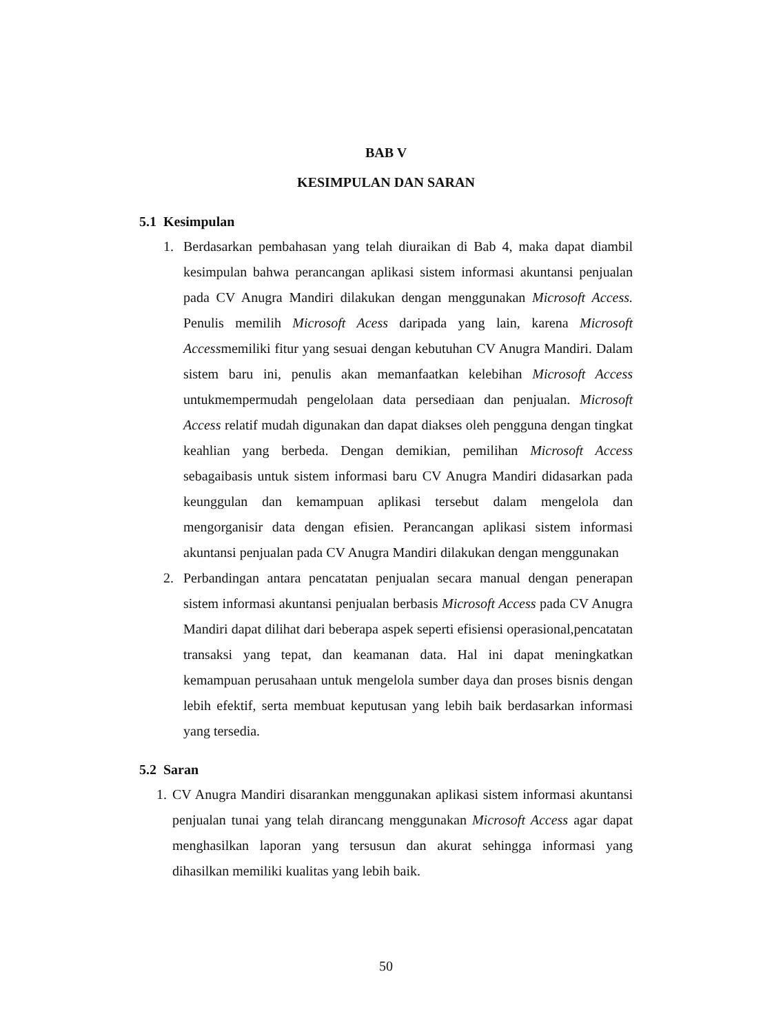BAB V
KESIMPULAN DAN SARAN
5.1 Kesimpulan
1. Berdasarkan pembahasan yang telah diuraikan di Bab 4, maka dapat diambil kesimpulan bahwa perancangan aplikasi sistem informasi akuntansi penjualan pada CV Anugra Mandiri dilakukan dengan menggunakan Microsoft Access. Penulis memilih Microsoft Acess daripada yang lain, karena Microsoft Accessmemiliki fitur yang sesuai dengan kebutuhan CV Anugra Mandiri. Dalam sistem baru ini, penulis akan memanfaatkan kelebihan Microsoft Access untukmempermudah pengelolaan data persediaan dan penjualan. Microsoft Access relatif mudah digunakan dan dapat diakses oleh pengguna dengan tingkat keahlian yang berbeda. Dengan demikian, pemilihan Microsoft Access sebagaibasis untuk sistem informasi baru CV Anugra Mandiri didasarkan pada keunggulan dan kemampuan aplikasi tersebut dalam mengelola dan mengorganisir data dengan efisien. Perancangan aplikasi sistem informasi akuntansi penjualan pada CV Anugra Mandiri dilakukan dengan menggunakan
2. Perbandingan antara pencatatan penjualan secara manual dengan penerapan sistem informasi akuntansi penjualan berbasis Microsoft Access pada CV Anugra Mandiri dapat dilihat dari beberapa aspek seperti efisiensi operasional,pencatatan transaksi yang tepat, dan keamanan data. Hal ini dapat meningkatkan kemampuan perusahaan untuk mengelola sumber daya dan proses bisnis dengan lebih efektif, serta membuat keputusan yang lebih baik berdasarkan informasi yang tersedia.
5.2 Saran
1. CV Anugra Mandiri disarankan menggunakan aplikasi sistem informasi akuntansi penjualan tunai yang telah dirancang menggunakan Microsoft Access agar dapat menghasilkan laporan yang tersusun dan akurat sehingga informasi yang dihasilkan memiliki kualitas yang lebih baik.
50